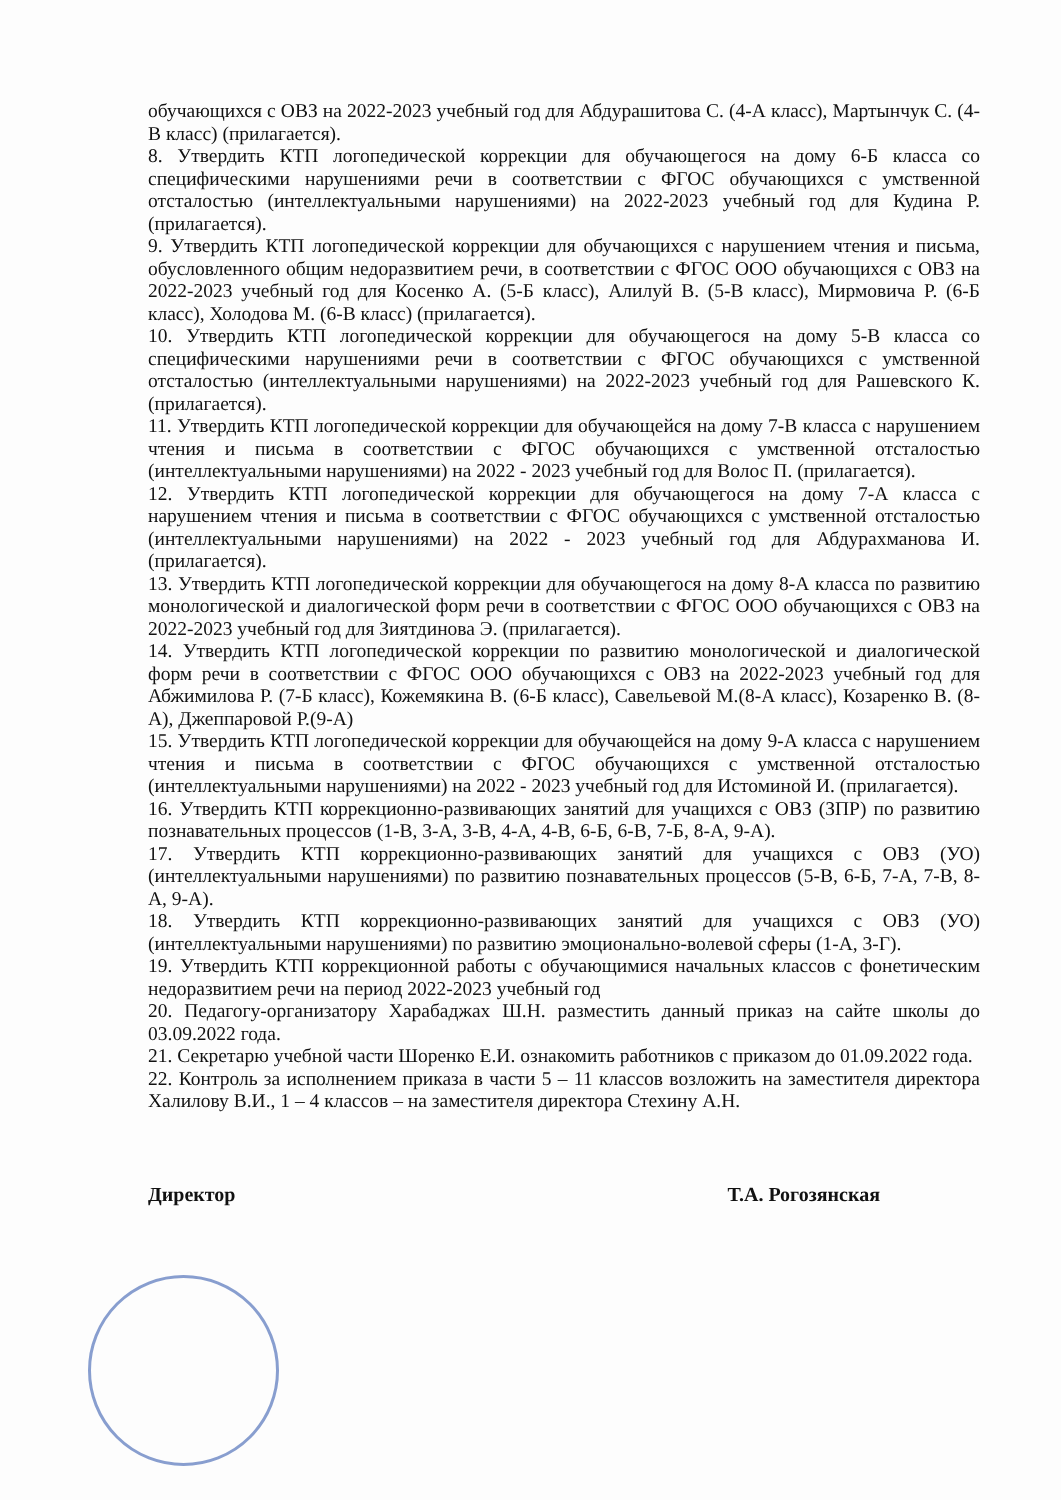обучающихся с ОВЗ на 2022-2023 учебный год для Абдурашитова С. (4-А класс), Мартынчук С. (4-В класс) (прилагается).
8. Утвердить КТП логопедической коррекции для обучающегося на дому 6-Б класса со специфическими нарушениями речи в соответствии с ФГОС обучающихся с умственной отсталостью (интеллектуальными нарушениями) на 2022-2023 учебный год для Кудина Р. (прилагается).
9. Утвердить КТП логопедической коррекции для обучающихся с нарушением чтения и письма, обусловленного общим недоразвитием речи, в соответствии с ФГОС ООО обучающихся с ОВЗ на 2022-2023 учебный год для Косенко А. (5-Б класс), Алилуй В. (5-В класс), Мирмовича Р. (6-Б класс), Холодова М. (6-В класс) (прилагается).
10. Утвердить КТП логопедической коррекции для обучающегося на дому 5-В класса со специфическими нарушениями речи в соответствии с ФГОС обучающихся с умственной отсталостью (интеллектуальными нарушениями) на 2022-2023 учебный год для Рашевского К. (прилагается).
11. Утвердить КТП логопедической коррекции для обучающейся на дому 7-В класса с нарушением чтения и письма в соответствии с ФГОС обучающихся с умственной отсталостью (интеллектуальными нарушениями) на 2022 - 2023 учебный год для Волос П. (прилагается).
12. Утвердить КТП логопедической коррекции для обучающегося на дому 7-А класса с нарушением чтения и письма в соответствии с ФГОС обучающихся с умственной отсталостью (интеллектуальными нарушениями) на 2022 - 2023 учебный год для Абдурахманова И. (прилагается).
13. Утвердить КТП логопедической коррекции для обучающегося на дому 8-А класса по развитию монологической и диалогической форм речи в соответствии с ФГОС ООО обучающихся с ОВЗ на 2022-2023 учебный год для Зиятдинова Э. (прилагается).
14. Утвердить КТП логопедической коррекции по развитию монологической и диалогической форм речи в соответствии с ФГОС ООО обучающихся с ОВЗ на 2022-2023 учебный год для Абжимилова Р. (7-Б класс), Кожемякина В. (6-Б класс), Савельевой М.(8-А класс), Козаренко В. (8-А), Джеппаровой Р.(9-А)
15. Утвердить КТП логопедической коррекции для обучающейся на дому 9-А класса с нарушением чтения и письма в соответствии с ФГОС обучающихся с умственной отсталостью (интеллектуальными нарушениями) на 2022 - 2023 учебный год для Истоминой И. (прилагается).
16. Утвердить КТП коррекционно-развивающих занятий для учащихся с ОВЗ (ЗПР) по развитию познавательных процессов (1-В, 3-А, 3-В, 4-А, 4-В, 6-Б, 6-В, 7-Б, 8-А, 9-А).
17. Утвердить КТП коррекционно-развивающих занятий для учащихся с ОВЗ (УО) (интеллектуальными нарушениями) по развитию познавательных процессов (5-В, 6-Б, 7-А, 7-В, 8-А, 9-А).
18. Утвердить КТП коррекционно-развивающих занятий для учащихся с ОВЗ (УО) (интеллектуальными нарушениями) по развитию эмоционально-волевой сферы (1-А, 3-Г).
19. Утвердить КТП коррекционной работы с обучающимися начальных классов с фонетическим недоразвитием речи на период 2022-2023 учебный год
20. Педагогу-организатору Харабаджах Ш.Н. разместить данный приказ на сайте школы до 03.09.2022 года.
21. Секретарю учебной части Шоренко Е.И. ознакомить работников с приказом до 01.09.2022 года.
22. Контроль за исполнением приказа в части 5 – 11 классов возложить на заместителя директора Халилову В.И., 1 – 4 классов – на заместителя директора Стехину А.Н.
Директор Т.А. Рогозянская